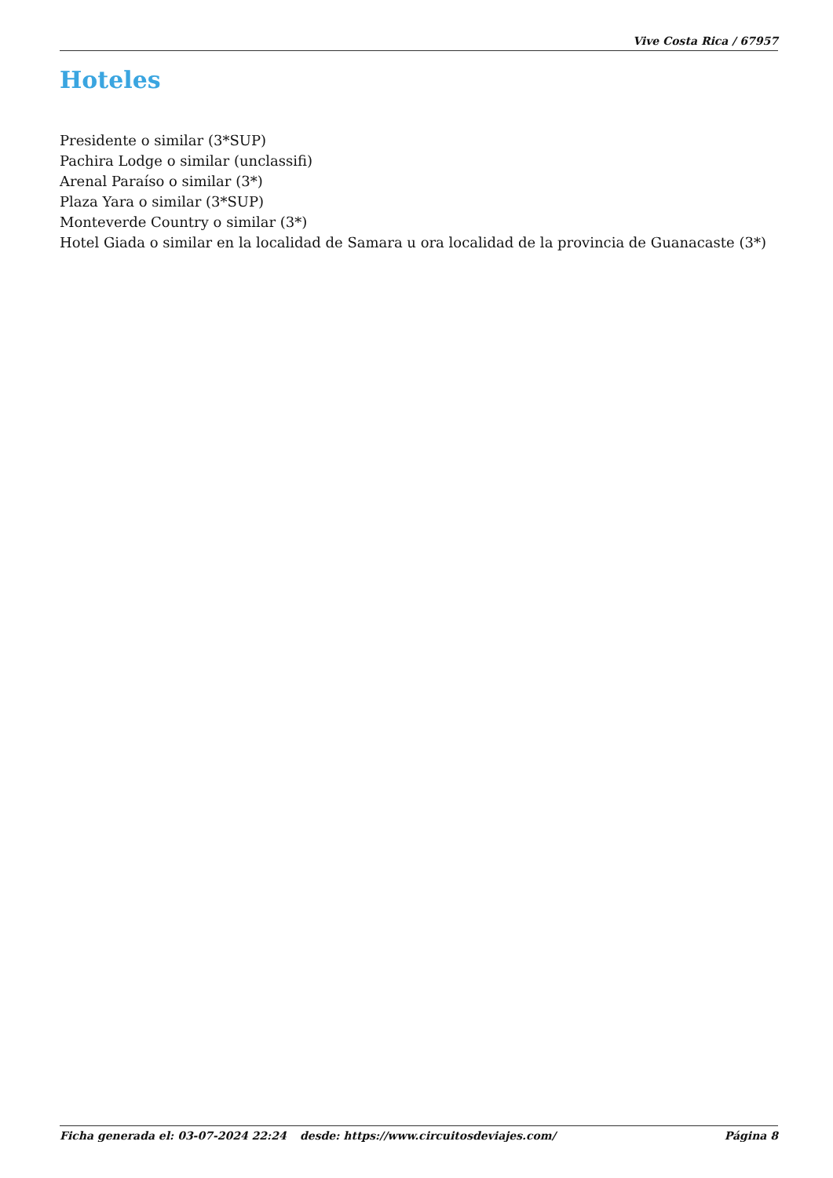Vive Costa Rica / 67957
Hoteles
Presidente o similar (3*SUP)
Pachira Lodge o similar (unclassifi)
Arenal Paraíso o similar (3*)
Plaza Yara o similar (3*SUP)
Monteverde Country o similar (3*)
Hotel Giada o similar en la localidad de Samara u ora localidad de la provincia de Guanacaste (3*)
Ficha generada el: 03-07-2024 22:24 desde: https://www.circuitosdeviajes.com/ Página 8